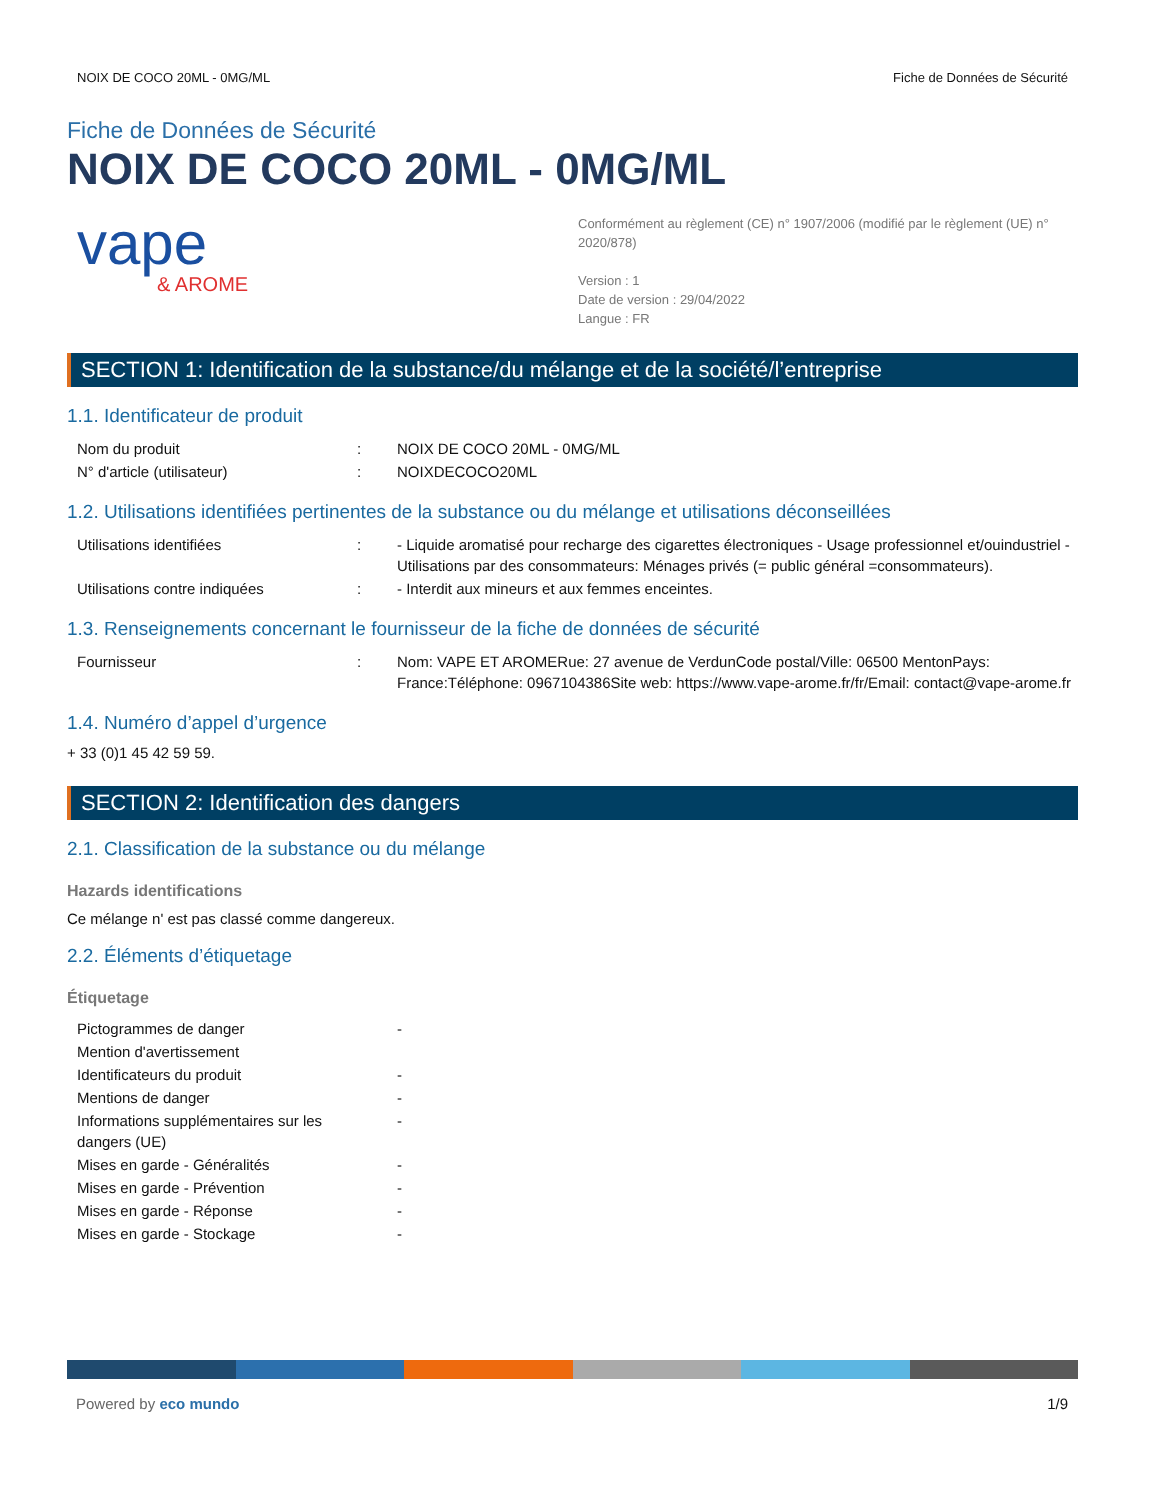NOIX DE COCO 20ML - 0MG/ML Fiche de Données de Sécurité
Fiche de Données de Sécurité
NOIX DE COCO 20ML - 0MG/ML
vape
& AROME
Conformément au règlement (CE) n° 1907/2006 (modifié par le règlement (UE) n° 2020/878)
Version : 1
Date de version : 29/04/2022
Langue : FR
SECTION 1: Identification de la substance/du mélange et de la société/l’entreprise
1.1. Identificateur de produit
| Nom du produit | : | NOIX DE COCO 20ML - 0MG/ML |
| N° d'article (utilisateur) | : | NOIXDECOCO20ML |
1.2. Utilisations identifiées pertinentes de la substance ou du mélange et utilisations déconseillées
| Utilisations identifiées | : | - Liquide aromatisé pour recharge des cigarettes électroniques - Usage professionnel et/ouindustriel - Utilisations par des consommateurs: Ménages privés (= public général =consommateurs). |
| Utilisations contre indiquées | : | - Interdit aux mineurs et aux femmes enceintes. |
1.3. Renseignements concernant le fournisseur de la fiche de données de sécurité
| Fournisseur | : | Nom: VAPE ET AROMERue: 27 avenue de VerdunCode postal/Ville: 06500 MentonPays: France:Téléphone: 0967104386Site web: https://www.vape-arome.fr/fr/Email: contact@vape-arome.fr |
1.4. Numéro d’appel d’urgence
+ 33 (0)1 45 42 59 59.
SECTION 2: Identification des dangers
2.1. Classification de la substance ou du mélange
Hazards identifications
Ce mélange n' est pas classé comme dangereux.
2.2. Éléments d’étiquetage
Étiquetage
| Pictogrammes de danger | - |
| Mention d'avertissement | |
| Identificateurs du produit | - |
| Mentions de danger | - |
| Informations supplémentaires sur les dangers (UE) | - |
| Mises en garde - Généralités | - |
| Mises en garde - Prévention | - |
| Mises en garde - Réponse | - |
| Mises en garde - Stockage | - |
Powered by eco mundo 1/9